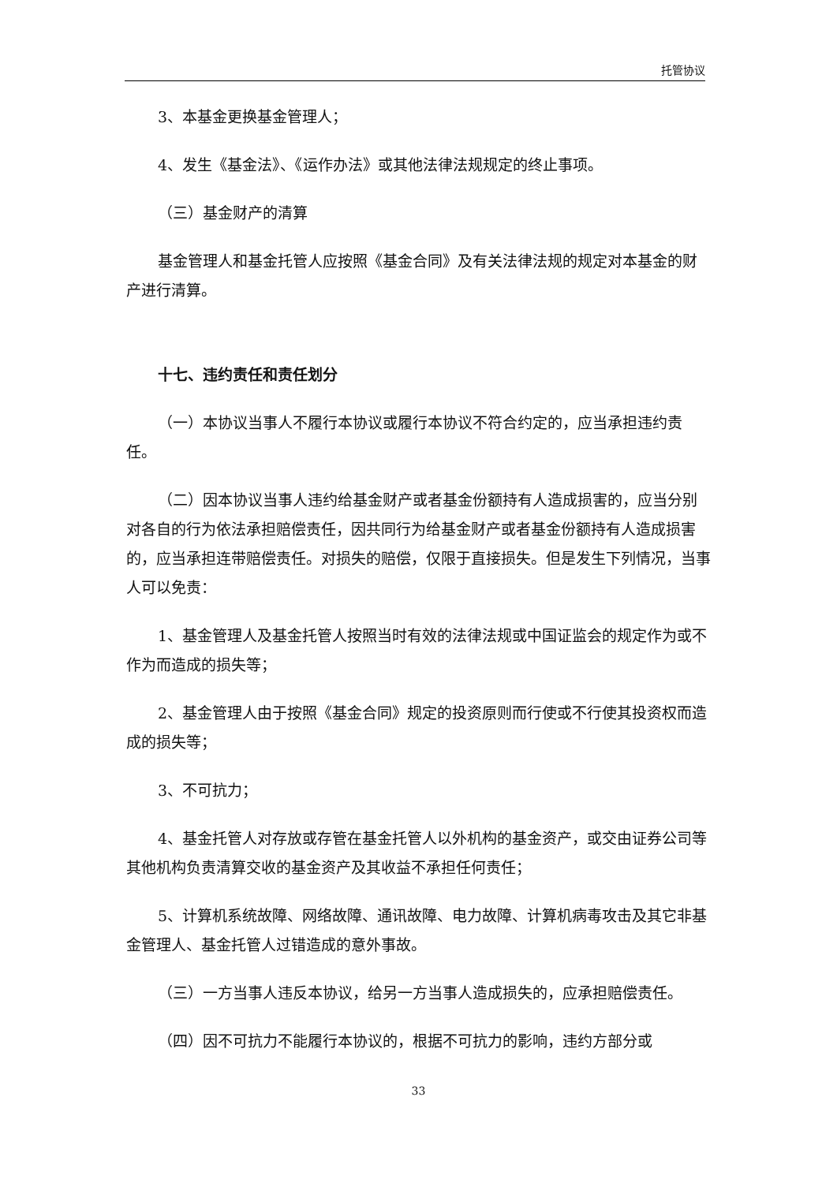托管协议
3、本基金更换基金管理人；
4、发生《基金法》、《运作办法》或其他法律法规规定的终止事项。
（三）基金财产的清算
基金管理人和基金托管人应按照《基金合同》及有关法律法规的规定对本基金的财产进行清算。
十七、违约责任和责任划分
（一）本协议当事人不履行本协议或履行本协议不符合约定的，应当承担违约责任。
（二）因本协议当事人违约给基金财产或者基金份额持有人造成损害的，应当分别对各自的行为依法承担赔偿责任，因共同行为给基金财产或者基金份额持有人造成损害的，应当承担连带赔偿责任。对损失的赔偿，仅限于直接损失。但是发生下列情况，当事人可以免责：
1、基金管理人及基金托管人按照当时有效的法律法规或中国证监会的规定作为或不作为而造成的损失等；
2、基金管理人由于按照《基金合同》规定的投资原则而行使或不行使其投资权而造成的损失等；
3、不可抗力；
4、基金托管人对存放或存管在基金托管人以外机构的基金资产，或交由证券公司等其他机构负责清算交收的基金资产及其收益不承担任何责任；
5、计算机系统故障、网络故障、通讯故障、电力故障、计算机病毒攻击及其它非基金管理人、基金托管人过错造成的意外事故。
（三）一方当事人违反本协议，给另一方当事人造成损失的，应承担赔偿责任。
（四）因不可抗力不能履行本协议的，根据不可抗力的影响，违约方部分或
33